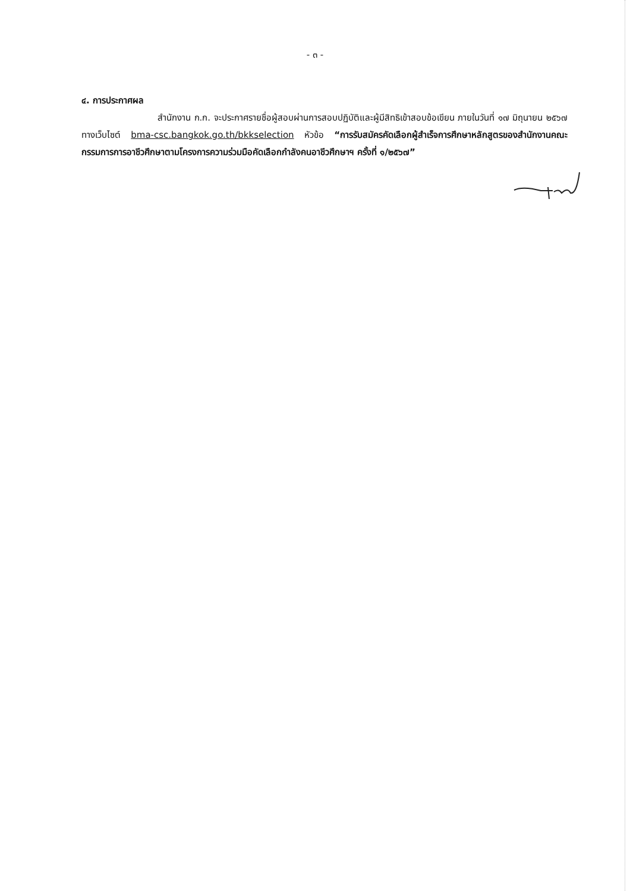- ๓ -
๔. การประกาศผล
สำนักงาน ก.ก. จะประกาศรายชื่อผู้สอบผ่านการสอบปฏิบัติและผู้มีสิทธิเข้าสอบข้อเขียน ภายในวันที่ ๑๗ มิถุนายน ๒๕๖๗ ทางเว็บไซต์ bma-csc.bangkok.go.th/bkkselection หัวข้อ “การรับสมัครคัดเลือกผู้สำเร็จการศึกษาหลักสูตรของสำนักงานคณะกรรมการการอาชีวศึกษาตามโครงการความร่วมมือคัดเลือกกำลังคนอาชีวศึกษาฯ ครั้งที่ ๑/๒๕๖๗”